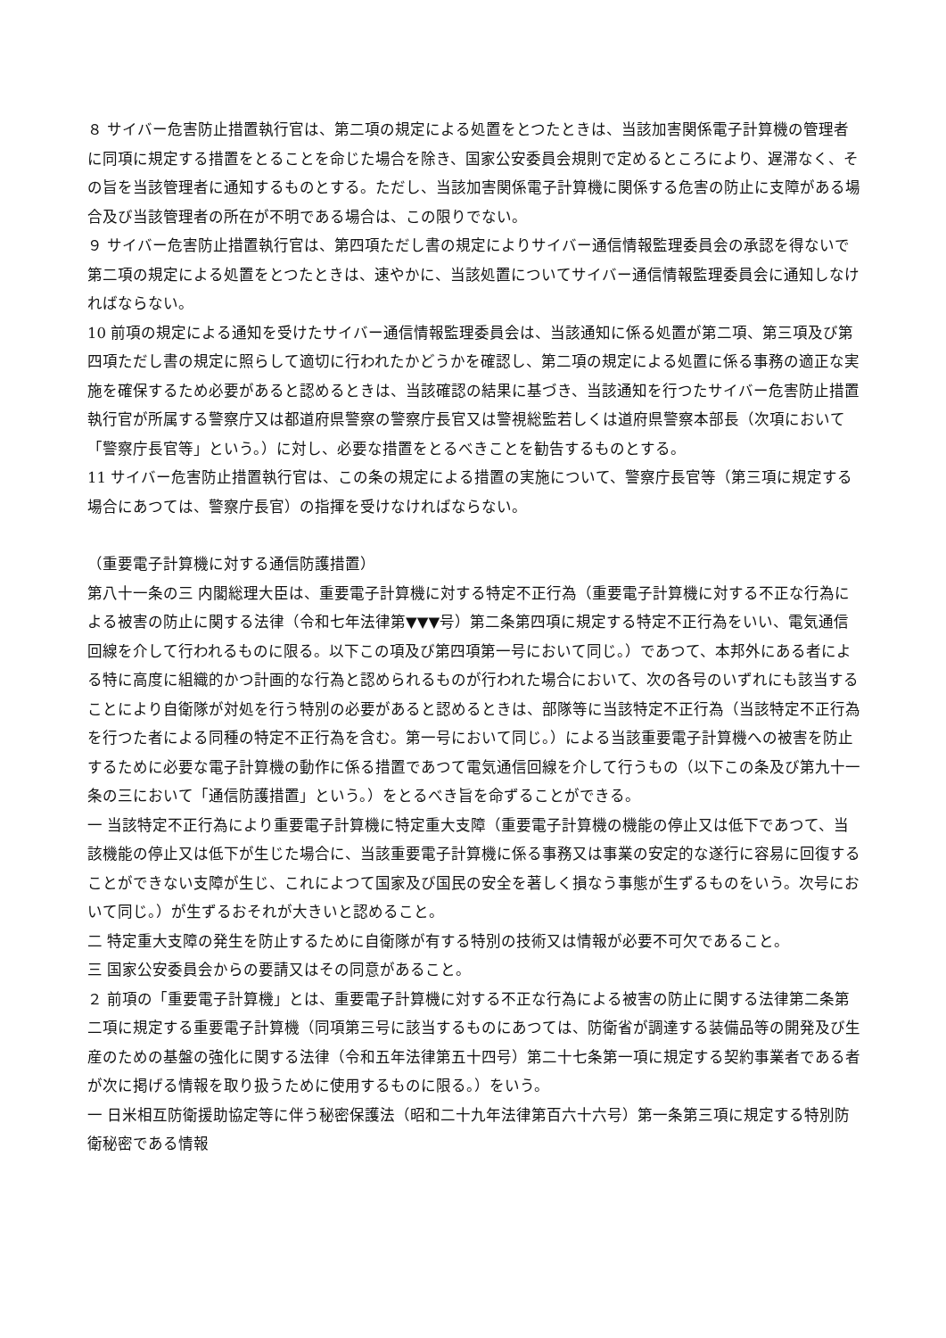８ サイバー危害防止措置執行官は、第二項の規定による処置をとつたときは、当該加害関係電子計算機の管理者に同項に規定する措置をとることを命じた場合を除き、国家公安委員会規則で定めるところにより、遅滞なく、その旨を当該管理者に通知するものとする。ただし、当該加害関係電子計算機に関係する危害の防止に支障がある場合及び当該管理者の所在が不明である場合は、この限りでない。
９ サイバー危害防止措置執行官は、第四項ただし書の規定によりサイバー通信情報監理委員会の承認を得ないで第二項の規定による処置をとつたときは、速やかに、当該処置についてサイバー通信情報監理委員会に通知しなければならない。
10 前項の規定による通知を受けたサイバー通信情報監理委員会は、当該通知に係る処置が第二項、第三項及び第四項ただし書の規定に照らして適切に行われたかどうかを確認し、第二項の規定による処置に係る事務の適正な実施を確保するため必要があると認めるときは、当該確認の結果に基づき、当該通知を行つたサイバー危害防止措置 執行官が所属する警察庁又は都道府県警察の警察庁長官又は警視総監若しくは道府県警察本部長（次項において「警察庁長官等」という。）に対し、必要な措置をとるべきことを勧告するものとする。
11 サイバー危害防止措置執行官は、この条の規定による措置の実施について、警察庁長官等（第三項に規定する場合にあつては、警察庁長官）の指揮を受けなければならない。
（重要電子計算機に対する通信防護措置）
第八十一条の三 内閣総理大臣は、重要電子計算機に対する特定不正行為（重要電子計算機に対する不正な行為による被害の防止に関する法律（令和七年法律第▼▼▼号）第二条第四項に規定する特定不正行為をいい、電気通信回線を介して行われるものに限る。以下この項及び第四項第一号において同じ。）であつて、本邦外にある者による特に高度に組織的かつ計画的な行為と認められるものが行われた場合において、次の各号のいずれにも該当することにより自衛隊が対処を行う特別の必要があると認めるときは、部隊等に当該特定不正行為（当該特定不正行為を行つた者による同種の特定不正行為を含む。第一号において同じ。）による当該重要電子計算機への被害を防止するために必要な電子計算機の動作に係る措置であつて電気通信回線を介して行うもの（以下この条及び第九十一条の三において「通信防護措置」という。）をとるべき旨を命ずることができる。
一 当該特定不正行為により重要電子計算機に特定重大支障（重要電子計算機の機能の停止又は低下であつて、当該機能の停止又は低下が生じた場合に、当該重要電子計算機に係る事務又は事業の安定的な遂行に容易に回復することができない支障が生じ、これによつて国家及び国民の安全を著しく損なう事態が生ずるものをいう。次号において同じ。）が生ずるおそれが大きいと認めること。
二 特定重大支障の発生を防止するために自衛隊が有する特別の技術又は情報が必要不可欠であること。
三 国家公安委員会からの要請又はその同意があること。
２ 前項の「重要電子計算機」とは、重要電子計算機に対する不正な行為による被害の防止に関する法律第二条第二項に規定する重要電子計算機（同項第三号に該当するものにあつては、防衛省が調達する装備品等の開発及び生産のための基盤の強化に関する法律（令和五年法律第五十四号）第二十七条第一項に規定する契約事業者である者が次に掲げる情報を取り扱うために使用するものに限る。）をいう。
一 日米相互防衛援助協定等に伴う秘密保護法（昭和二十九年法律第百六十六号）第一条第三項に規定する特別防衛秘密である情報